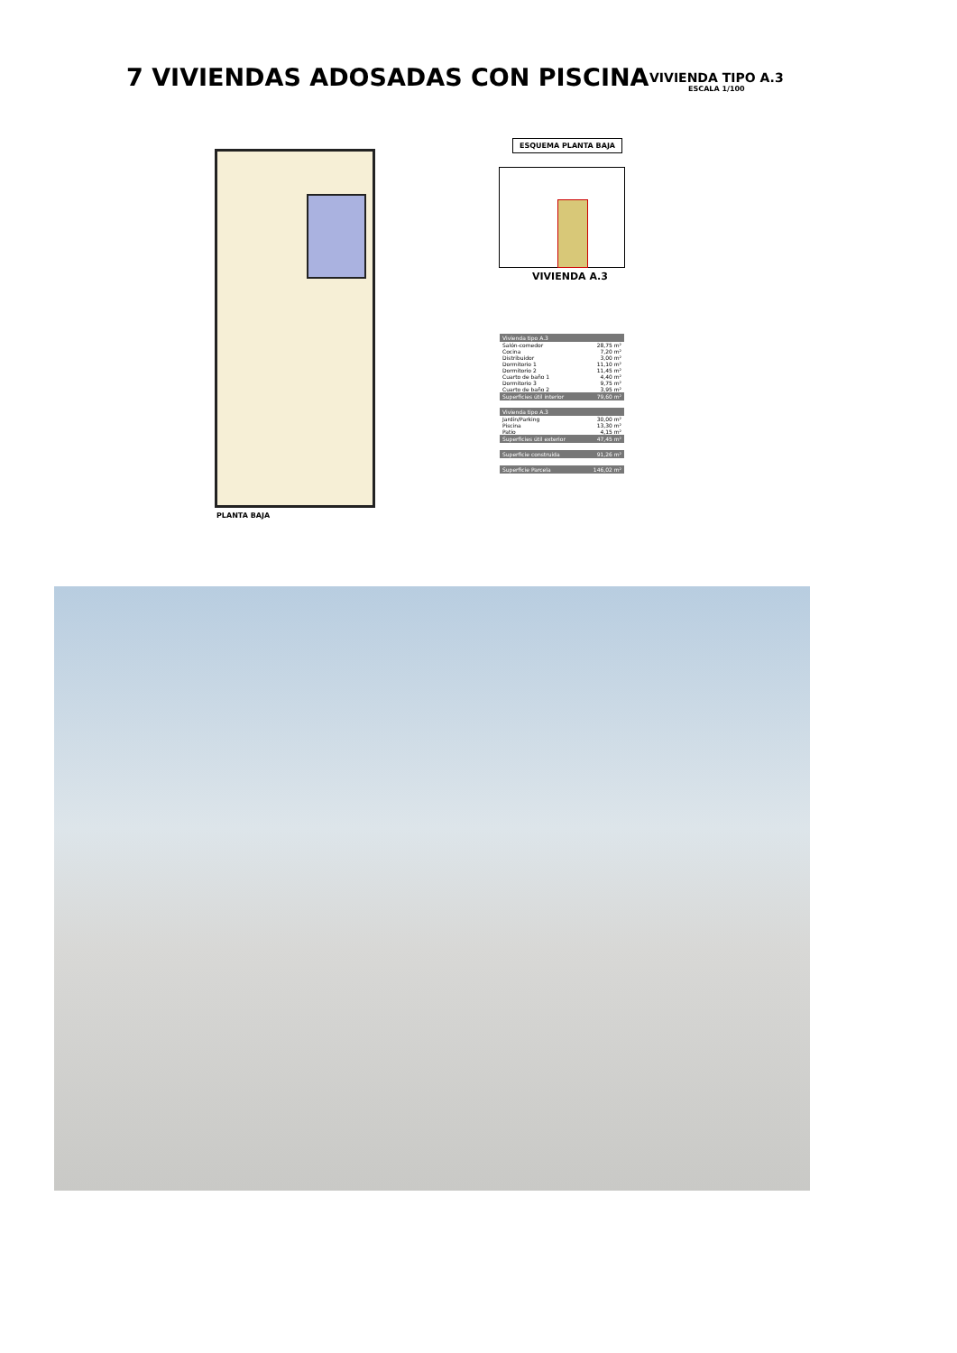7 VIVIENDAS ADOSADAS CON PISCINA
VIVIENDA TIPO A.3
ESCALA 1/100
PLANTA BAJA
ESQUEMA PLANTA BAJA
VIVIENDA A.3
| Vivienda tipo A.3 | |
| --- | --- |
| Salón-comedor | 28,75 m² |
| Cocina | 7,20 m² |
| Distribuidor | 3,00 m² |
| Dormitorio 1 | 11,10 m² |
| Dormitorio 2 | 11,45 m² |
| Cuarto de baño 1 | 4,40 m² |
| Dormitorio 3 | 9,75 m² |
| Cuarto de baño 2 | 3,95 m² |
| Superficies útil interior | 79,60 m² |
| Vivienda tipo A.3 | |
| --- | --- |
| Jardín/Parking | 30,00 m² |
| Piscina | 13,30 m² |
| Patio | 4,15 m² |
| Superficies útil exterior | 47,45 m² |
| Superficie construida | 91,26 m² |
| Superficie Parcela | 146,02 m² |